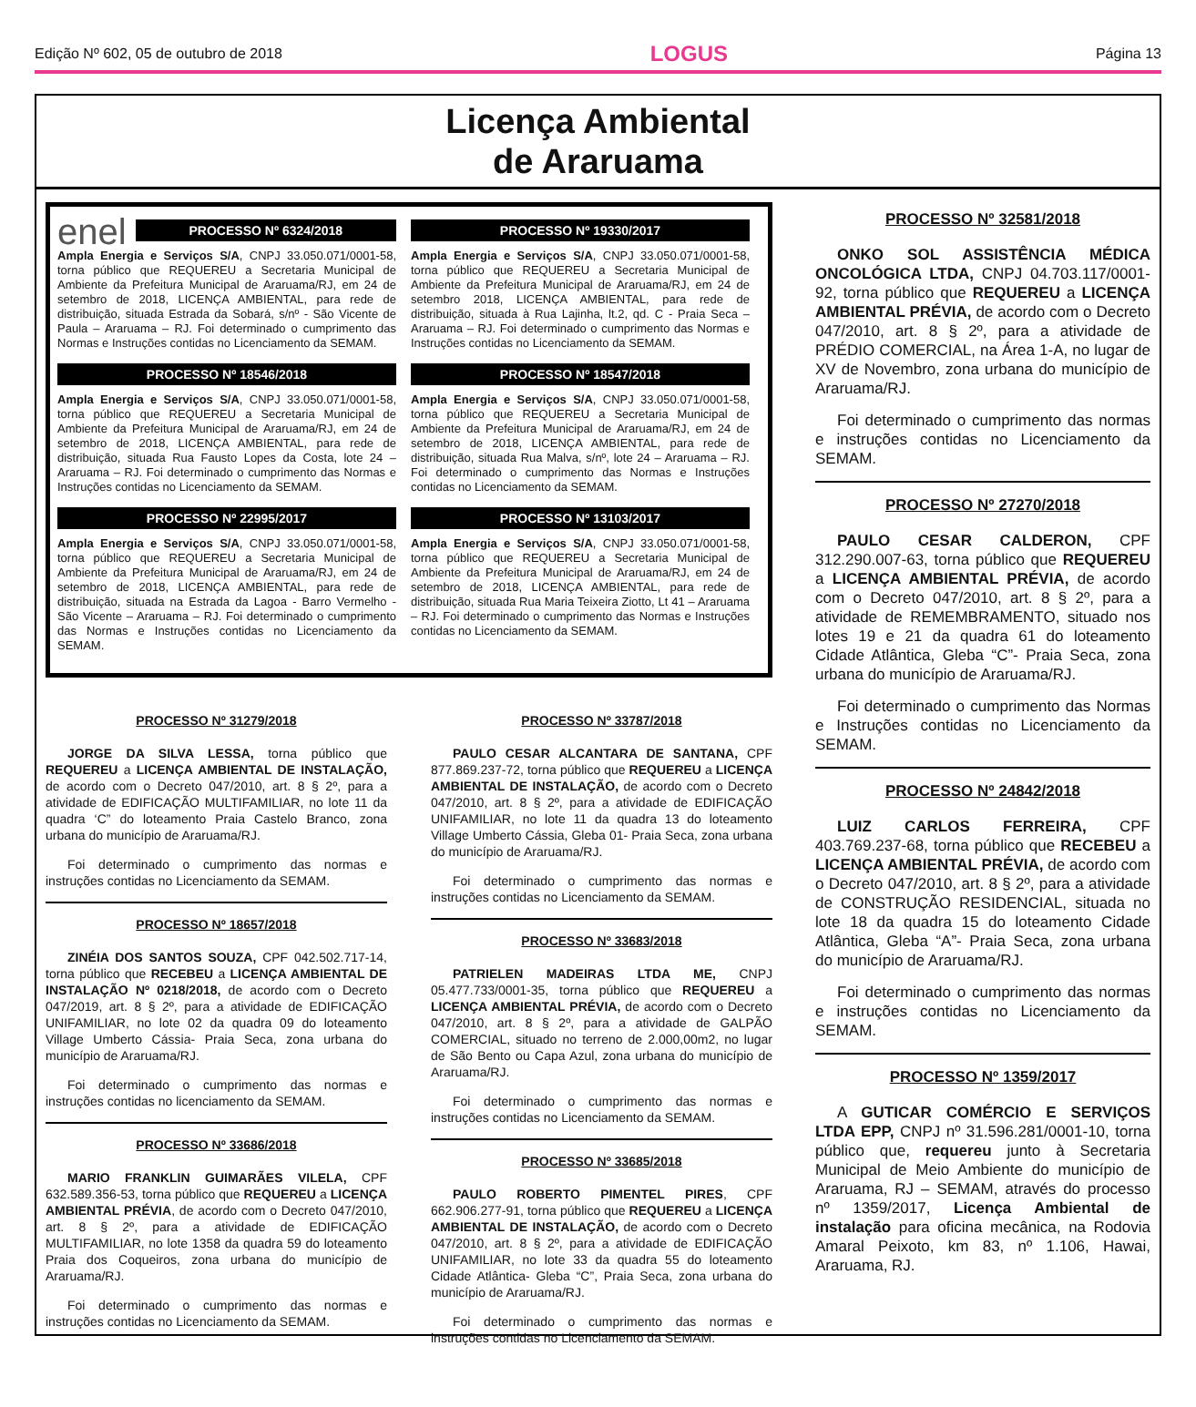Edição Nº 602, 05 de outubro de 2018 LOGUS Página 13
Licença Ambiental
de Araruama
enel
PROCESSO Nº 6324/2018
Ampla Energia e Serviços S/A, CNPJ 33.050.071/0001-58, torna público que REQUEREU a Secretaria Municipal de Ambiente da Prefeitura Municipal de Araruama/RJ, em 24 de setembro de 2018, LICENÇA AMBIENTAL, para rede de distribuição, situada Estrada da Sobará, s/nº - São Vicente de Paula – Araruama – RJ. Foi determinado o cumprimento das Normas e Instruções contidas no Licenciamento da SEMAM.
PROCESSO Nº 18546/2018
Ampla Energia e Serviços S/A, CNPJ 33.050.071/0001-58, torna público que REQUEREU a Secretaria Municipal de Ambiente da Prefeitura Municipal de Araruama/RJ, em 24 de setembro de 2018, LICENÇA AMBIENTAL, para rede de distribuição, situada Rua Fausto Lopes da Costa, lote 24 – Araruama – RJ. Foi determinado o cumprimento das Normas e Instruções contidas no Licenciamento da SEMAM.
PROCESSO Nº 22995/2017
Ampla Energia e Serviços S/A, CNPJ 33.050.071/0001-58, torna público que REQUEREU a Secretaria Municipal de Ambiente da Prefeitura Municipal de Araruama/RJ, em 24 de setembro de 2018, LICENÇA AMBIENTAL, para rede de distribuição, situada na Estrada da Lagoa - Barro Vermelho - São Vicente – Araruama – RJ. Foi determinado o cumprimento das Normas e Instruções contidas no Licenciamento da SEMAM.
PROCESSO Nº 19330/2017
Ampla Energia e Serviços S/A, CNPJ 33.050.071/0001-58, torna público que REQUEREU a Secretaria Municipal de Ambiente da Prefeitura Municipal de Araruama/RJ, em 24 de setembro 2018, LICENÇA AMBIENTAL, para rede de distribuição, situada à Rua Lajinha, lt.2, qd. C - Praia Seca – Araruama – RJ. Foi determinado o cumprimento das Normas e Instruções contidas no Licenciamento da SEMAM.
PROCESSO Nº 18547/2018
Ampla Energia e Serviços S/A, CNPJ 33.050.071/0001-58, torna público que REQUEREU a Secretaria Municipal de Ambiente da Prefeitura Municipal de Araruama/RJ, em 24 de setembro de 2018, LICENÇA AMBIENTAL, para rede de distribuição, situada Rua Malva, s/nº, lote 24 – Araruama – RJ. Foi determinado o cumprimento das Normas e Instruções contidas no Licenciamento da SEMAM.
PROCESSO Nº 13103/2017
Ampla Energia e Serviços S/A, CNPJ 33.050.071/0001-58, torna público que REQUEREU a Secretaria Municipal de Ambiente da Prefeitura Municipal de Araruama/RJ, em 24 de setembro de 2018, LICENÇA AMBIENTAL, para rede de distribuição, situada Rua Maria Teixeira Ziotto, Lt 41 – Araruama – RJ. Foi determinado o cumprimento das Normas e Instruções contidas no Licenciamento da SEMAM.
PROCESSO Nº 31279/2018
JORGE DA SILVA LESSA, torna público que REQUEREU a LICENÇA AMBIENTAL DE INSTALAÇÃO, de acordo com o Decreto 047/2010, art. 8 § 2º, para a atividade de EDIFICAÇÃO MULTIFAMILIAR, no lote 11 da quadra ‘C” do loteamento Praia Castelo Branco, zona urbana do município de Araruama/RJ.
Foi determinado o cumprimento das normas e instruções contidas no Licenciamento da SEMAM.
PROCESSO Nº 18657/2018
ZINÉIA DOS SANTOS SOUZA, CPF 042.502.717-14, torna público que RECEBEU a LICENÇA AMBIENTAL DE INSTALAÇÃO Nº 0218/2018, de acordo com o Decreto 047/2019, art. 8 § 2º, para a atividade de EDIFICAÇÃO UNIFAMILIAR, no lote 02 da quadra 09 do loteamento Village Umberto Cássia- Praia Seca, zona urbana do município de Araruama/RJ.
Foi determinado o cumprimento das normas e instruções contidas no licenciamento da SEMAM.
PROCESSO Nº 33686/2018
MARIO FRANKLIN GUIMARÃES VILELA, CPF 632.589.356-53, torna público que REQUEREU a LICENÇA AMBIENTAL PRÉVIA, de acordo com o Decreto 047/2010, art. 8 § 2º, para a atividade de EDIFICAÇÃO MULTIFAMILIAR, no lote 1358 da quadra 59 do loteamento Praia dos Coqueiros, zona urbana do município de Araruama/RJ.
Foi determinado o cumprimento das normas e instruções contidas no Licenciamento da SEMAM.
PROCESSO Nº 33787/2018
PAULO CESAR ALCANTARA DE SANTANA, CPF 877.869.237-72, torna público que REQUEREU a LICENÇA AMBIENTAL DE INSTALAÇÃO, de acordo com o Decreto 047/2010, art. 8 § 2º, para a atividade de EDIFICAÇÃO UNIFAMILIAR, no lote 11 da quadra 13 do loteamento Village Umberto Cássia, Gleba 01- Praia Seca, zona urbana do município de Araruama/RJ.
Foi determinado o cumprimento das normas e instruções contidas no Licenciamento da SEMAM.
PROCESSO Nº 33683/2018
PATRIELEN MADEIRAS LTDA ME, CNPJ 05.477.733/0001-35, torna público que REQUEREU a LICENÇA AMBIENTAL PRÉVIA, de acordo com o Decreto 047/2010, art. 8 § 2º, para a atividade de GALPÃO COMERCIAL, situado no terreno de 2.000,00m2, no lugar de São Bento ou Capa Azul, zona urbana do município de Araruama/RJ.
Foi determinado o cumprimento das normas e instruções contidas no Licenciamento da SEMAM.
PROCESSO Nº 33685/2018
PAULO ROBERTO PIMENTEL PIRES, CPF 662.906.277-91, torna público que REQUEREU a LICENÇA AMBIENTAL DE INSTALAÇÃO, de acordo com o Decreto 047/2010, art. 8 § 2º, para a atividade de EDIFICAÇÃO UNIFAMILIAR, no lote 33 da quadra 55 do loteamento Cidade Atlântica- Gleba “C”, Praia Seca, zona urbana do município de Araruama/RJ.
Foi determinado o cumprimento das normas e instruções contidas no Licenciamento da SEMAM.
PROCESSO Nº 32581/2018
ONKO SOL ASSISTÊNCIA MÉDICA ONCOLÓGICA LTDA, CNPJ 04.703.117/0001-92, torna público que REQUEREU a LICENÇA AMBIENTAL PRÉVIA, de acordo com o Decreto 047/2010, art. 8 § 2º, para a atividade de PRÉDIO COMERCIAL, na Área 1-A, no lugar de XV de Novembro, zona urbana do município de Araruama/RJ.
Foi determinado o cumprimento das normas e instruções contidas no Licenciamento da SEMAM.
PROCESSO Nº 27270/2018
PAULO CESAR CALDERON, CPF 312.290.007-63, torna público que REQUEREU a LICENÇA AMBIENTAL PRÉVIA, de acordo com o Decreto 047/2010, art. 8 § 2º, para a atividade de REMEMBRAMENTO, situado nos lotes 19 e 21 da quadra 61 do loteamento Cidade Atlântica, Gleba “C”- Praia Seca, zona urbana do município de Araruama/RJ.
Foi determinado o cumprimento das Normas e Instruções contidas no Licenciamento da SEMAM.
PROCESSO Nº 24842/2018
LUIZ CARLOS FERREIRA, CPF 403.769.237-68, torna público que RECEBEU a LICENÇA AMBIENTAL PRÉVIA, de acordo com o Decreto 047/2010, art. 8 § 2º, para a atividade de CONSTRUÇÃO RESIDENCIAL, situada no lote 18 da quadra 15 do loteamento Cidade Atlântica, Gleba “A”- Praia Seca, zona urbana do município de Araruama/RJ.
Foi determinado o cumprimento das normas e instruções contidas no Licenciamento da SEMAM.
PROCESSO Nº 1359/2017
A GUTICAR COMÉRCIO E SERVIÇOS LTDA EPP, CNPJ nº 31.596.281/0001-10, torna público que, requereu junto à Secretaria Municipal de Meio Ambiente do município de Araruama, RJ – SEMAM, através do processo nº 1359/2017, Licença Ambiental de instalação para oficina mecânica, na Rodovia Amaral Peixoto, km 83, nº 1.106, Hawai, Araruama, RJ.